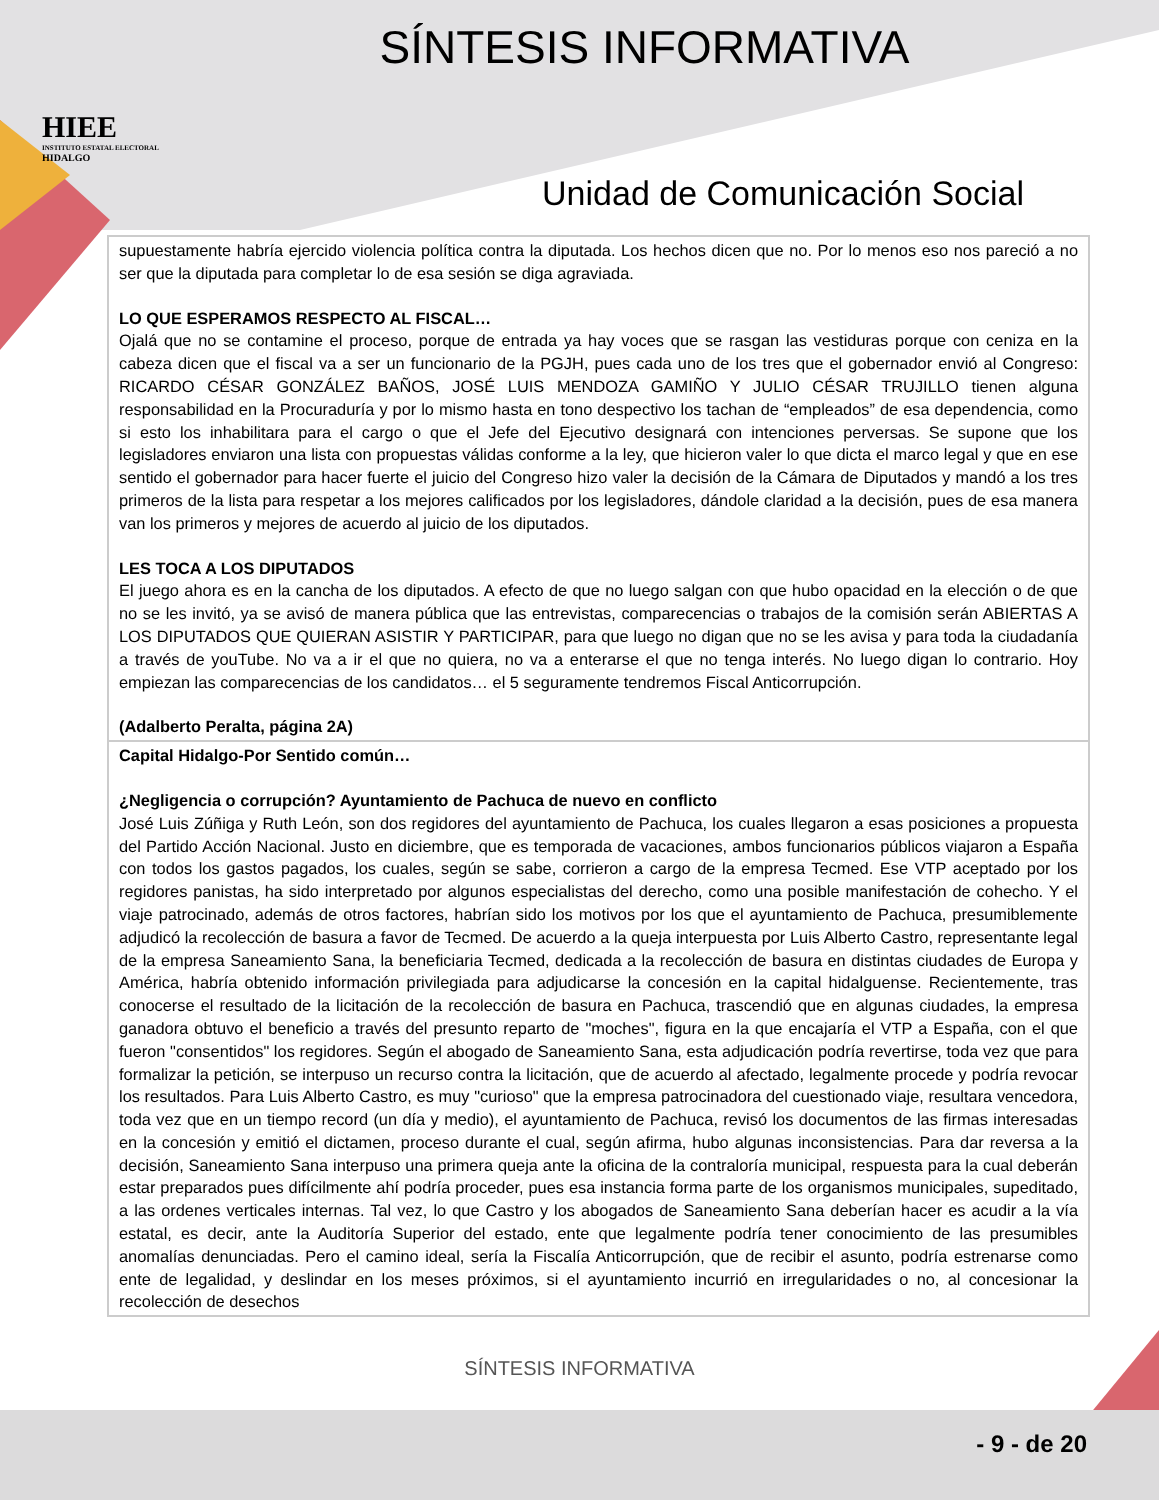HIEE
INSTITUTO ESTATAL ELECTORAL
HIDALGO
SÍNTESIS INFORMATIVA
Unidad de Comunicación Social
| supuestamente habría ejercido violencia política contra la diputada. Los hechos dicen que no. Por lo menos eso nos pareció a no ser que la diputada para completar lo de esa sesión se diga agraviada. LO QUE ESPERAMOS RESPECTO AL FISCAL… Ojalá que no se contamine el proceso, porque de entrada ya hay voces que se rasgan las vestiduras porque con ceniza en la cabeza dicen que el fiscal va a ser un funcionario de la PGJH, pues cada uno de los tres que el gobernador envió al Congreso: RICARDO CÉSAR GONZÁLEZ BAÑOS, JOSÉ LUIS MENDOZA GAMIÑO Y JULIO CÉSAR TRUJILLO tienen alguna responsabilidad en la Procuraduría y por lo mismo hasta en tono despectivo los tachan de “empleados” de esa dependencia, como si esto los inhabilitara para el cargo o que el Jefe del Ejecutivo designará con intenciones perversas. Se supone que los legisladores enviaron una lista con propuestas válidas conforme a la ley, que hicieron valer lo que dicta el marco legal y que en ese sentido el gobernador para hacer fuerte el juicio del Congreso hizo valer la decisión de la Cámara de Diputados y mandó a los tres primeros de la lista para respetar a los mejores calificados por los legisladores, dándole claridad a la decisión, pues de esa manera van los primeros y mejores de acuerdo al juicio de los diputados. LES TOCA A LOS DIPUTADOS El juego ahora es en la cancha de los diputados. A efecto de que no luego salgan con que hubo opacidad en la elección o de que no se les invitó, ya se avisó de manera pública que las entrevistas, comparecencias o trabajos de la comisión serán ABIERTAS A LOS DIPUTADOS QUE QUIERAN ASISTIR Y PARTICIPAR, para que luego no digan que no se les avisa y para toda la ciudadanía a través de youTube. No va a ir el que no quiera, no va a enterarse el que no tenga interés. No luego digan lo contrario. Hoy empiezan las comparecencias de los candidatos… el 5 seguramente tendremos Fiscal Anticorrupción. (Adalberto Peralta, página 2A) |
| Capital Hidalgo-Por Sentido común… ¿Negligencia o corrupción? Ayuntamiento de Pachuca de nuevo en conflicto José Luis Zúñiga y Ruth León, son dos regidores del ayuntamiento de Pachuca, los cuales llegaron a esas posiciones a propuesta del Partido Acción Nacional. Justo en diciembre, que es temporada de vacaciones, ambos funcionarios públicos viajaron a España con todos los gastos pagados, los cuales, según se sabe, corrieron a cargo de la empresa Tecmed. Ese VTP aceptado por los regidores panistas, ha sido interpretado por algunos especialistas del derecho, como una posible manifestación de cohecho. Y el viaje patrocinado, además de otros factores, habrían sido los motivos por los que el ayuntamiento de Pachuca, presumiblemente adjudicó la recolección de basura a favor de Tecmed. De acuerdo a la queja interpuesta por Luis Alberto Castro, representante legal de la empresa Saneamiento Sana, la beneficiaria Tecmed, dedicada a la recolección de basura en distintas ciudades de Europa y América, habría obtenido información privilegiada para adjudicarse la concesión en la capital hidalguense. Recientemente, tras conocerse el resultado de la licitación de la recolección de basura en Pachuca, trascendió que en algunas ciudades, la empresa ganadora obtuvo el beneficio a través del presunto reparto de "moches", figura en la que encajaría el VTP a España, con el que fueron "consentidos" los regidores. Según el abogado de Saneamiento Sana, esta adjudicación podría revertirse, toda vez que para formalizar la petición, se interpuso un recurso contra la licitación, que de acuerdo al afectado, legalmente procede y podría revocar los resultados. Para Luis Alberto Castro, es muy "curioso" que la empresa patrocinadora del cuestionado viaje, resultara vencedora, toda vez que en un tiempo record (un día y medio), el ayuntamiento de Pachuca, revisó los documentos de las firmas interesadas en la concesión y emitió el dictamen, proceso durante el cual, según afirma, hubo algunas inconsistencias. Para dar reversa a la decisión, Saneamiento Sana interpuso una primera queja ante la oficina de la contraloría municipal, respuesta para la cual deberán estar preparados pues difícilmente ahí podría proceder, pues esa instancia forma parte de los organismos municipales, supeditado, a las ordenes verticales internas. Tal vez, lo que Castro y los abogados de Saneamiento Sana deberían hacer es acudir a la vía estatal, es decir, ante la Auditoría Superior del estado, ente que legalmente podría tener conocimiento de las presumibles anomalías denunciadas. Pero el camino ideal, sería la Fiscalía Anticorrupción, que de recibir el asunto, podría estrenarse como ente de legalidad, y deslindar en los meses próximos, si el ayuntamiento incurrió en irregularidades o no, al concesionar la recolección de desechos |
SÍNTESIS INFORMATIVA
- 9 - de 20